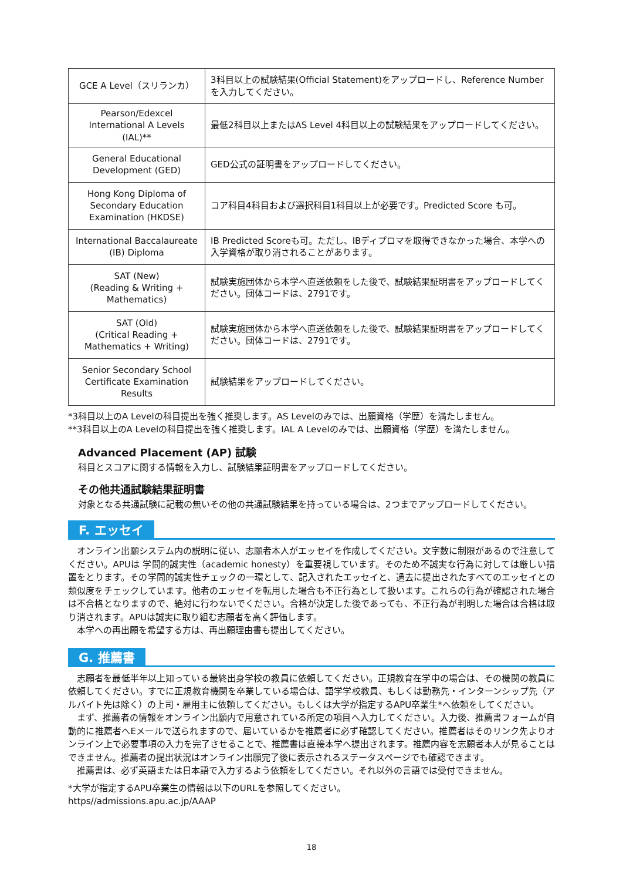| GCE A Level（スリランカ） | 3科目以上の試験結果(Official Statement)をアップロードし、Reference Numberを入力してください。 |
| Pearson/Edexcel International A Levels (IAL)** | 最低2科目以上またはAS Level 4科目以上の試験結果をアップロードしてください。 |
| General Educational Development (GED) | GED公式の証明書をアップロードしてください。 |
| Hong Kong Diploma of Secondary Education Examination (HKDSE) | コア科目4科目および選択科目1科目以上が必要です。Predicted Score も可。 |
| International Baccalaureate (IB) Diploma | IB Predicted Scoreも可。ただし、IBディプロマを取得できなかった場合、本学への入学資格が取り消されることがあります。 |
| SAT (New) (Reading & Writing + Mathematics) | 試験実施団体から本学へ直送依頼をした後で、試験結果証明書をアップロードしてください。団体コードは、2791です。 |
| SAT (Old) (Critical Reading + Mathematics + Writing) | 試験実施団体から本学へ直送依頼をした後で、試験結果証明書をアップロードしてください。団体コードは、2791です。 |
| Senior Secondary School Certificate Examination Results | 試験結果をアップロードしてください。 |
*3科目以上のA Levelの科目提出を強く推奨します。AS Levelのみでは、出願資格（学歴）を満たしません。
**3科目以上のA Levelの科目提出を強く推奨します。IAL A Levelのみでは、出願資格（学歴）を満たしません。
Advanced Placement (AP) 試験
科目とスコアに関する情報を入力し、試験結果証明書をアップロードしてください。
その他共通試験結果証明書
対象となる共通試験に記載の無いその他の共通試験結果を持っている場合は、2つまでアップロードしてください。
F. エッセイ
オンライン出願システム内の説明に従い、志願者本人がエッセイを作成してください。文字数に制限があるので注意してください。APUは 学問的誠実性（academic honesty）を重要視しています。そのため不誠実な行為に対しては厳しい措置をとります。その学問的誠実性チェックの一環として、記入されたエッセイと、過去に提出されたすべてのエッセイとの類似度をチェックしています。他者のエッセイを転用した場合も不正行為として扱います。これらの行為が確認された場合は不合格となりますので、絶対に行わないでください。合格が決定した後であっても、不正行為が判明した場合は合格は取り消されます。APUは誠実に取り組む志願者を高く評価します。
本学への再出願を希望する方は、再出願理由書も提出してください。
G. 推薦書
志願者を最低半年以上知っている最終出身学校の教員に依頼してください。正規教育在学中の場合は、その機関の教員に依頼してください。すでに正規教育機関を卒業している場合は、語学学校教員、もしくは勤務先・インターンシップ先（アルバイト先は除く）の上司・雇用主に依頼してください。もしくは大学が指定するAPU卒業生*へ依頼をしてください。
まず、推薦者の情報をオンライン出願内で用意されている所定の項目へ入力してください。入力後、推薦書フォームが自動的に推薦者へEメールで送られますので、届いているかを推薦者に必ず確認してください。推薦者はそのリンク先よりオンライン上で必要事項の入力を完了させることで、推薦書は直接本学へ提出されます。推薦内容を志願者本人が見ることはできません。推薦者の提出状況はオンライン出願完了後に表示されるステータスページでも確認できます。
推薦書は、必ず英語または日本語で入力するよう依頼をしてください。それ以外の言語では受付できません。
*大学が指定するAPU卒業生の情報は以下のURLを参照してください。
https//admissions.apu.ac.jp/AAAP
18